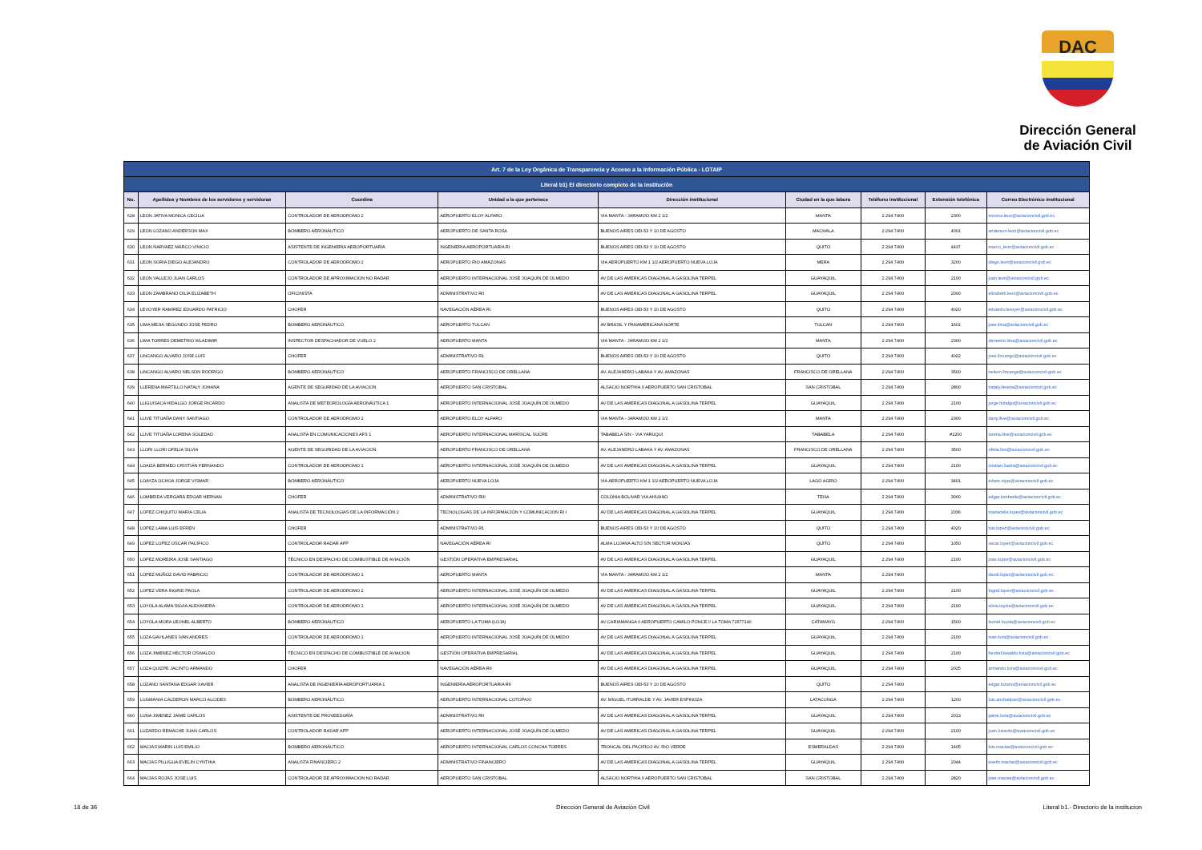DAC
Dirección General
de Aviación Civil
| Art. 7 de la Ley Orgánica de Transparencia y Acceso a la Información Pública - LOTAIP | | | | | | | | |
| Literal b1) El directorio completo de la institución | | | | | | | | |
| No. | Apellidos y Nombres de los servidores y servidoras | Coordina | Unidad a la que pertenece | Dirección institucional | Ciudad en la que labora | Teléfono institucional | Extensión telefónica | Correo Electrónico institucional |
| 628 | LEON JATIVA MONICA CECILIA | CONTROLADOR DE AERODROMO 2 | AEROPUERTO ELOY ALFARO | VIA MANTA - JARAMIJO KM 2 1/2 | MANTA | 2 294 7400 | 2300 | monica.leon@aviacioncivil.gob.ec |
| 629 | LEON LOZANO ANDERSON MAX | BOMBERO AERONÁUTICO | AEROPUERTO DE SANTA ROSA | BUENOS AIRES OEI-53 Y 10 DE AGOSTO | MACHALA | 2 294 7400 | 4001 | anderson.leon@aviacioncivil.gob.ec |
| 630 | LEON NARVAEZ MARCO VINICIO | ASISTENTE DE INGENIERIA AEROPORTUARIA | INGENIERIA AEROPORTUARIA RI | BUENOS AIRES OEI-53 Y 10 DE AGOSTO | QUITO | 2 294 7400 | 4437 | marco_leon@aviacioncivil.gob.ec |
| 631 | LEON SORIA DIEGO ALEJANDRO | CONTROLADOR DE AERODROMO 2 | AEROPUERTO RIO AMAZONAS | VIA AEROPUERTO KM 1 1/2 AEROPUERTO NUEVA LOJA | MERA | 2 294 7400 | 3200 | diego.leon@aviacioncivil.gob.ec |
| 632 | LEON VALLEJO JUAN CARLOS | CONTROLADOR DE APROXIMACION NO RADAR | AEROPUERTO INTERNACIONAL JOSÉ JOAQUÍN DE OLMEDO | AV DE LAS AMERICAS DIAGONAL A GASOLINA TERPEL | GUAYAQUIL | 2 294 7400 | 2100 | juan.leon@aviacioncivil.gob.ec |
| 633 | LEON ZAMBRANO DILIA ELIZABETH | OFICINISTA | ADMINISTRATIVO RII | AV DE LAS AMERICAS DIAGONAL A GASOLINA TERPEL | GUAYAQUIL | 2 294 7400 | 2000 | elizabeth.leon@aviacioncivil.gob.ec |
| 634 | LEVOYER RAMIREZ EDUARDO PATRICIO | CHOFER | NAVEGACIÓN AÉREA RI | BUENOS AIRES OEI-53 Y 10 DE AGOSTO | QUITO | 2 294 7400 | 4020 | eduardo.levoyer@aviacioncivil.gob.ec |
| 635 | LIMA MEJIA SEGUNDO JOSE PEDRO | BOMBERO AERONÁUTICO | AEROPUERTO TULCAN | AV BRASIL Y PANAMERICANA NORTE | TULCAN | 2 294 7400 | 1601 | jose.lima@aviacioncivil.gob.ec |
| 636 | LIMA TORRES DEMETRIO WLADIMIR | INSPECTOR DESPACHADOR DE VUELO 2 | AEROPUERTO MANTA | VIA MANTA - JARAMIJO KM 2 1/2 | MANTA | 2 294 7400 | 2300 | demetrio.lima@aviacioncivil.gob.ec |
| 637 | LINCANGO ALVARO JOSE LUIS | CHOFER | ADMINISTRATIVO R1 | BUENOS AIRES OEI-53 Y 10 DE AGOSTO | QUITO | 2 294 7400 | 4022 | jose.lincango@aviacioncivil.gob.ec |
| 638 | LINCANGO ALVARO NELSON RODRIGO | BOMBERO AERONÁUTICO | AEROPUERTO FRANCISCO DE ORELLANA | AV. ALEJANDRO LABAKA Y AV. AMAZONAS | FRANCISCO DE ORELLANA | 2 294 7400 | 3500 | nelson.lincango@aviacioncivil.gob.ec |
| 639 | LLERENA MARTILLO NATALY JOHANA | AGENTE DE SEGURIDAD DE LA AVIACION | AEROPUERTO SAN CRISTOBAL | ALSACIO NORTHIA 0 AEROPUERTO SAN CRISTOBAL | SAN CRISTOBAL | 2 294 7400 | 2800 | nataly.llerena@aviacioncivil.gob.ec |
| 640 | LLIGUISACA HIDALGO JORGE RICARDO | ANALISTA DE METEOROLOGÍA AERONÁUTICA 1 | AEROPUERTO INTERNACIONAL JOSÉ JOAQUÍN DE OLMEDO | AV DE LAS AMERICAS DIAGONAL A GASOLINA TERPEL | GUAYAQUIL | 2 294 7400 | 2100 | jorge.hidalgo@aviacioncivil.gob.ec |
| 641 | LLIVE TITUAÑA DANY SANTIAGO | CONTROLADOR DE AERODROMO 2 | AEROPUERTO ELOY ALFARO | VIA MANTA - JARAMIJO KM 2 1/2 | MANTA | 2 294 7400 | 2300 | dany.llive@aviacioncivil.gob.ec |
| 642 | LLIVE TITUAÑA LORENA SOLEDAD | ANALISTA EN COMUNICACIONES AFS 1 | AEROPUERTO INTERNACIONAL MARISCAL SUCRE | TABABELA S/N - VIA YARUQUI | TABABELA | 2 294 7400 | #2200 | lorena.llive@aviacioncivil.gob.ec |
| 643 | LLORI LLORI OFELIA SILVIA | AGENTE DE SEGURIDAD DE LA AVIACION | AEROPUERTO FRANCISCO DE ORELLANA | AV. ALEJANDRO LABAKA Y AV. AMAZONAS | FRANCISCO DE ORELLANA | 2 294 7400 | 3500 | ofelia.llori@aviacioncivil.gob.ec |
| 644 | LOAIZA BERMEO CRISTIAN FERNANDO | CONTROLADOR DE AERODROMO 1 | AEROPUERTO INTERNACIONAL JOSÉ JOAQUÍN DE OLMEDO | AV DE LAS AMERICAS DIAGONAL A GASOLINA TERPEL | GUAYAQUIL | 2 294 7400 | 2100 | cristian.loaiza@aviacioncivil.gob.ec |
| 645 | LOAYZA OCHOA JORGE VISMAR | BOMBERO AERONÁUTICO | AEROPUERTO NUEVA LOJA | VIA AEROPUERTO KM 1 1/2 AEROPUERTO NUEVA LOJA | LAGO AGRIO | 2 294 7400 | 3401 | edwin.rojas@aviacioncivil.gob.ec |
| 646 | LOMBEIDA VERGARA EDGAR HERNAN | CHOFER | ADMINISTRATIVO RIII | COLONIA BOLIVAR VIA AHUANO | TENA | 2 294 7400 | 3000 | edgar.lombeida@aviacioncivil.gob.ec |
| 647 | LOPEZ CHIQUITO MARIA CELIA | ANALISTA DE TECNOLOGIAS DE LA INFORMACIÓN 2 | TECNOLOGIAS DE LA INFORMACIÓN Y COMUNICACION RI I | AV DE LAS AMERICAS DIAGONAL A GASOLINA TERPEL | GUAYAQUIL | 2 294 7400 | 2036 | mariacelia.lopez@aviacioncivil.gob.ec |
| 648 | LOPEZ LAMA LUIS EFREN | CHOFER | ADMINISTRATIVO R1 | BUENOS AIRES OEI-53 Y 10 DE AGOSTO | QUITO | 2 294 7400 | 4020 | luis.lopez@aviacioncivil.gob.ec |
| 649 | LOPEZ LOPEZ OSCAR PACIFICO | CONTROLADOR RADAR APP | NAVEGACIÓN AÉREA RI | ALMA LOJANA ALTO S/N SECTOR MONJAS | QUITO | 2 294 7400 | 1050 | oscar.lopez@aviacioncivil.gob.ec |
| 650 | LOPEZ MOREIRA JOSE SANTIAGO | TÉCNICO EN DESPACHO DE COMBUSTIBLE DE AVIACIÓN | GESTIÓN OPERATIVA EMPRESARIAL | AV DE LAS AMERICAS DIAGONAL A GASOLINA TERPEL | GUAYAQUIL | 2 294 7400 | 2100 | jose.lopez@aviacioncivil.gob.ec |
| 651 | LOPEZ MUÑOZ DAVID FABRICIO | CONTROLADOR DE AERÓDROMO 1 | AEROPUERTO MANTA | VIA MANTA - JARAMIJO KM 2 1/2 | MANTA | 2 294 7400 | | david.lopez@aviacioncivil.gob.ec |
| 652 | LOPEZ VERA INGRID PAOLA | CONTROLADOR DE AERODROMO 2 | AEROPUERTO INTERNACIONAL JOSÉ JOAQUÍN DE OLMEDO | AV DE LAS AMERICAS DIAGONAL A GASOLINA TERPEL | GUAYAQUIL | 2 294 7400 | 2100 | Ingrid.lopez@aviacioncivil.gob.ec |
| 653 | LOYOLA ALAMA SILVIA ALEXANDRA | CONTROLADOR DE AERODROMO 1 | AEROPUERTO INTERNACIONAL JOSÉ JOAQUÍN DE OLMEDO | AV DE LAS AMERICAS DIAGONAL A GASOLINA TERPEL | GUAYAQUIL | 2 294 7400 | 2100 | silvia.loyola@aviacioncivil.gob.ec |
| 654 | LOYOLA MORA LEONEL ALBERTO | BOMBERO AERONÁUTICO | AEROPUERTO LA TOMA (LOJA) | AV CARIAMANGA 0 AEROPUERTO CAMILO PONCE // LA TOMA 72677140 | CATAMAYO | 2 294 7400 | 1500 | leonel.loyola@aviacioncivil.gob.ec |
| 655 | LOZA GAVILANES IVAN ANDRES | CONTROLADOR DE AERODROMO 1 | AEROPUERTO INTERNACIONAL JOSÉ JOAQUÍN DE OLMEDO | AV DE LAS AMERICAS DIAGONAL A GASOLINA TERPEL | GUAYAQUIL | 2 294 7400 | 2100 | ivan.loza@aviacioncivil.gob.ec |
| 656 | LOZA JIMENEZ HECTOR OSWALDO | TÉCNICO EN DESPACHO DE COMBUSTIBLE DE AVIACION | GESTIÓN OPERATIVA EMPRESARIAL | AV DE LAS AMERICAS DIAGONAL A GASOLINA TERPEL | GUAYAQUIL | 2 294 7400 | 2100 | hectorOswaldo.loza@aviacioncivil.gob.ec |
| 657 | LOZA QUIZPE JACINTO ARMANDO | CHOFER | NAVEGACIÓN AÉREA RII | AV DE LAS AMERICAS DIAGONAL A GASOLINA TERPEL | GUAYAQUIL | 2 294 7400 | 2025 | armando.loza@aviacioncivil.gob.ec |
| 658 | LOZANO SANTANA EDGAR XAVIER | ANALISTA DE INGENIERÍA AEROPORTUARIA 1 | INGENIERÍA AEROPORTUARIA RII | BUENOS AIRES OEI-53 Y 10 DE AGOSTO | QUITO | 2 294 7400 | | edgar.lozano@aviacioncivil.gob.ec |
| 659 | LUGMANIA CALDERON MARCO ALCIDES | BOMBERO AERONÁUTICO | AEROPUERTO INTERNACIONAL COTOPAXI | AV. MIGUEL ITURRALDE Y AV. JAVIER ESPINOZA | LATACUNGA | 2 294 7400 | 1200 | luis.anchatipan@aviacioncivil.gob.ec |
| 660 | LUNA JIMENEZ JAIME CARLOS | ASISTENTE DE PROVEEDURÍA | ADMINISTRATIVO RII | AV DE LAS AMERICAS DIAGONAL A GASOLINA TERPEL | GUAYAQUIL | 2 294 7400 | 2013 | jaime.luna@aviacioncivil.gob.ec |
| 661 | LUZARDO REMACHE JUAN CARLOS | CONTROLADOR RADAR APP | AEROPUERTO INTERNACIONAL JOSÉ JOAQUÍN DE OLMEDO | AV DE LAS AMERICAS DIAGONAL A GASOLINA TERPEL | GUAYAQUIL | 2 294 7400 | 2100 | juan.luzardo@aviacioncivil.gob.ec |
| 662 | MACIAS MARIN LUIS EMILIO | BOMBERO AERONÁUTICO | AEROPUERTO INTERNACIONAL CARLOS CONCHA TORRES | TRONCAL DEL PACIFICO AV. RIO VERDE | ESMERALDAS | 2 294 7400 | 1405 | luis.macias@aviacioncivil.gob.ec |
| 663 | MACIAS PILLIGUA EVELIN CYNTHIA | ANALISTA FINANCIERO 2 | ADMINISTRATIVO FINANCIERO | AV DE LAS AMERICAS DIAGONAL A GASOLINA TERPEL | GUAYAQUIL | 2 294 7400 | 2044 | evelin.macias@aviacioncivil.gob.ec |
| 664 | MACIAS ROJAS JOSE LUIS | CONTROLADOR DE APROXIMACION NO RADAR | AEROPUERTO SAN CRISTOBAL | ALSACIO NORTHIA 0 AEROPUERTO SAN CRISTOBAL | SAN CRISTOBAL | 2 294 7400 | 2820 | jose.macias@aviacioncivil.gob.ec |
18 de 36
Dirección General de Aviación Civil
Literal b1.- Directorio de la institucion